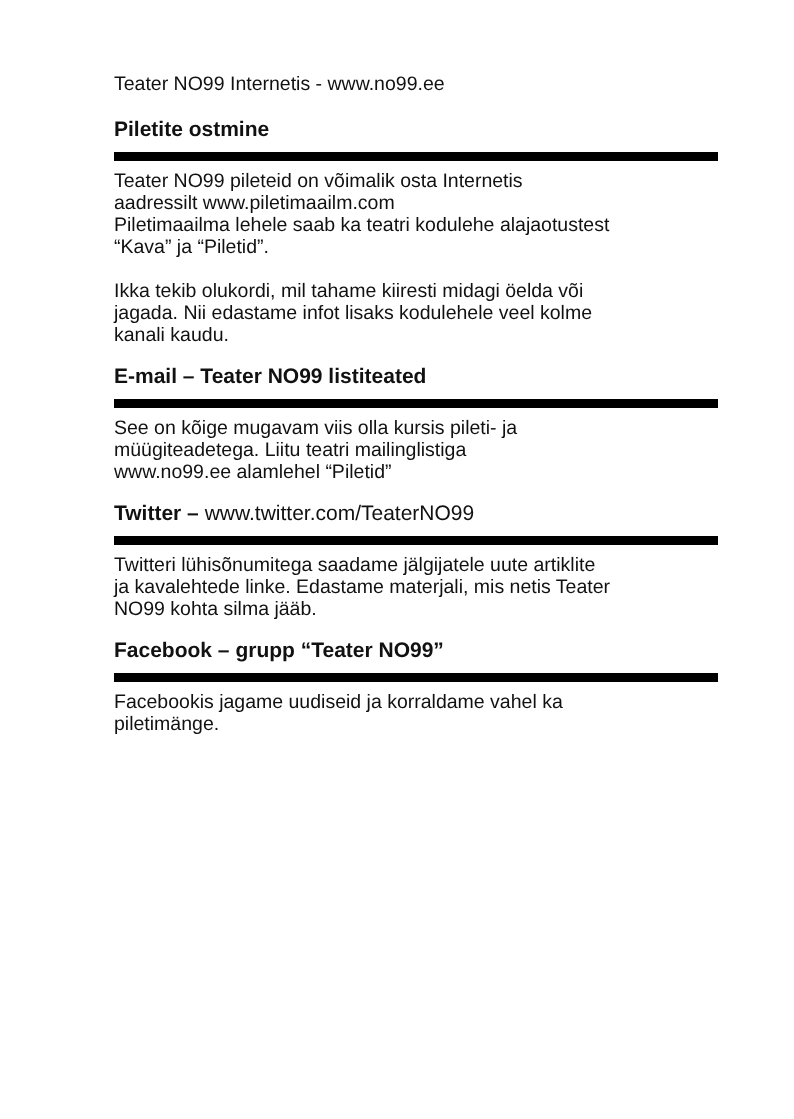Teater NO99 Internetis - www.no99.ee
Piletite ostmine
Teater NO99 pileteid on võimalik osta Internetis
aadressilt www.piletimaailm.com
Piletimaailma lehele saab ka teatri kodulehe alajaotustest
“Kava” ja “Piletid”.
Ikka tekib olukordi, mil tahame kiiresti midagi öelda või
jagada. Nii edastame infot lisaks kodulehele veel kolme
kanali kaudu.
E-mail – Teater NO99 listiteated
See on kõige mugavam viis olla kursis pileti- ja
müügiteadetega. Liitu teatri mailinglistiga
www.no99.ee alamlehel “Piletid”
Twitter – www.twitter.com/TeaterNO99
Twitteri lühisõnumitega saadame jälgijatele uute artiklite
ja kavalehtede linke. Edastame materjali, mis netis Teater
NO99 kohta silma jääb.
Facebook – grupp “Teater NO99”
Facebookis jagame uudiseid ja korraldame vahel ka
piletimänge.